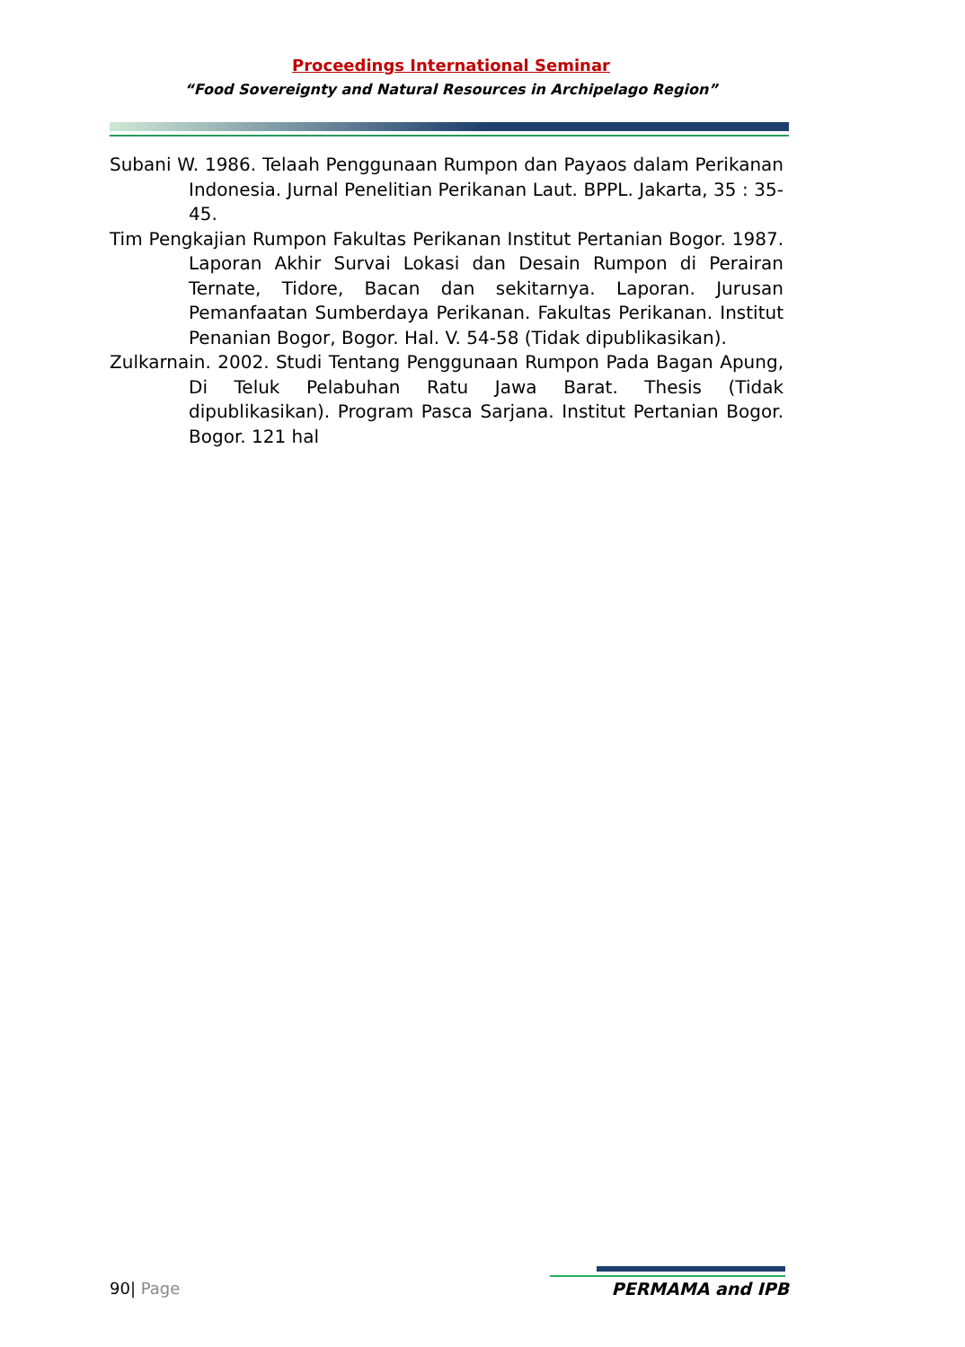Proceedings International Seminar
“Food Sovereignty and Natural Resources in Archipelago Region”
Subani W. 1986. Telaah Penggunaan Rumpon dan Payaos dalam Perikanan Indonesia. Jurnal Penelitian Perikanan Laut. BPPL. Jakarta, 35 : 35-45.
Tim Pengkajian Rumpon Fakultas Perikanan Institut Pertanian Bogor. 1987. Laporan Akhir Survai Lokasi dan Desain Rumpon di Perairan Ternate, Tidore, Bacan dan sekitarnya. Laporan. Jurusan Pemanfaatan Sumberdaya Perikanan. Fakultas Perikanan. Institut Penanian Bogor, Bogor. Hal. V. 54-58 (Tidak dipublikasikan).
Zulkarnain. 2002. Studi Tentang Penggunaan Rumpon Pada Bagan Apung, Di Teluk Pelabuhan Ratu Jawa Barat. Thesis (Tidak dipublikasikan). Program Pasca Sarjana. Institut Pertanian Bogor. Bogor. 121 hal
90| Page PERMAMA and IPB